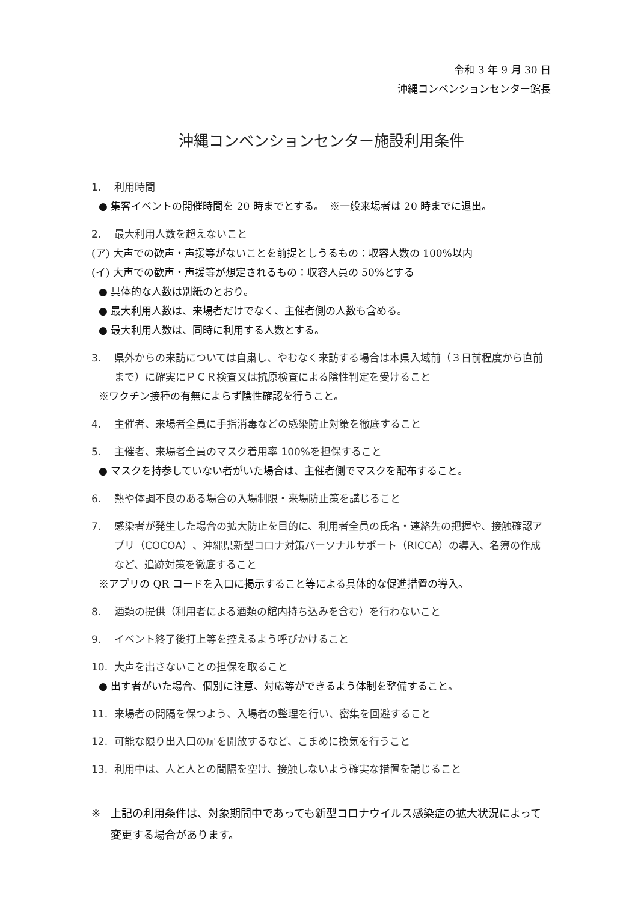令和 3 年 9 月 30 日
沖縄コンベンションセンター館長
沖縄コンベンションセンター施設利用条件
1. 利用時間
● 集客イベントの開催時間を 20 時までとする。　※一般来場者は 20 時までに退出。
2. 最大利用人数を超えないこと
(ア) 大声での歓声・声援等がないことを前提としうるもの：収容人数の 100%以内
(イ) 大声での歓声・声援等が想定されるもの：収容人員の 50%とする
● 具体的な人数は別紙のとおり。
● 最大利用人数は、来場者だけでなく、主催者側の人数も含める。
● 最大利用人数は、同時に利用する人数とする。
3. 県外からの来訪については自粛し、やむなく来訪する場合は本県入域前（３日前程度から直前まで）に確実にＰＣＲ検査又は抗原検査による陰性判定を受けること
※ワクチン接種の有無によらず陰性確認を行うこと。
4. 主催者、来場者全員に手指消毒などの感染防止対策を徹底すること
5. 主催者、来場者全員のマスク着用率 100%を担保すること
● マスクを持参していない者がいた場合は、主催者側でマスクを配布すること。
6. 熱や体調不良のある場合の入場制限・来場防止策を講じること
7. 感染者が発生した場合の拡大防止を目的に、利用者全員の氏名・連絡先の把握や、接触確認アプリ（COCOA）、沖縄県新型コロナ対策パーソナルサポート（RICCA）の導入、名簿の作成など、追跡対策を徹底すること
※アプリの QR コードを入口に掲示すること等による具体的な促進措置の導入。
8. 酒類の提供（利用者による酒類の館内持ち込みを含む）を行わないこと
9. イベント終了後打上等を控えるよう呼びかけること
10. 大声を出さないことの担保を取ること
● 出す者がいた場合、個別に注意、対応等ができるよう体制を整備すること。
11. 来場者の間隔を保つよう、入場者の整理を行い、密集を回避すること
12. 可能な限り出入口の扉を開放するなど、こまめに換気を行うこと
13. 利用中は、人と人との間隔を空け、接触しないよう確実な措置を講じること
※ 上記の利用条件は、対象期間中であっても新型コロナウイルス感染症の拡大状況によって変更する場合があります。